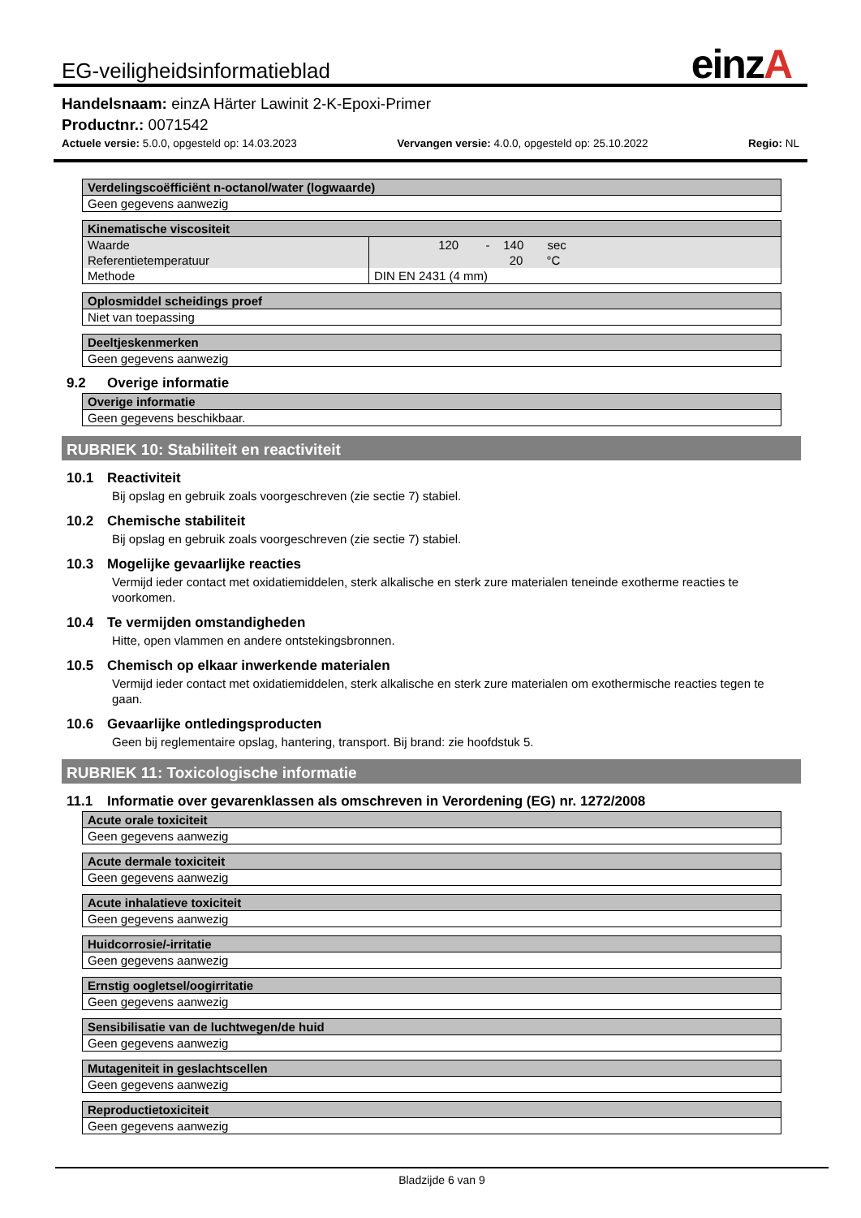EG-veiligheidsinformatieblad
einzA
Handelsnaam: einzA Härter Lawinit 2-K-Epoxi-Primer
Productnr.: 0071542
Actuele versie: 5.0.0, opgesteld op: 14.03.2023 Vervangen versie: 4.0.0, opgesteld op: 25.10.2022 Regio: NL
| Verdelingscoëfficiënt n-octanol/water (logwaarde) |
| --- |
| Geen gegevens aanwezig |
| Kinematische viscositeit | |
| --- | --- |
| Waarde | 120 - 140 sec |
| Referentietemperatuur | 20 °C |
| Methode | DIN EN 2431 (4 mm) |
| Oplosmiddel scheidings proef |
| --- |
| Niet van toepassing |
| Deeltjeskenmerken |
| --- |
| Geen gegevens aanwezig |
9.2 Overige informatie
| Overige informatie |
| --- |
| Geen gegevens beschikbaar. |
RUBRIEK 10: Stabiliteit en reactiviteit
10.1 Reactiviteit
Bij opslag en gebruik zoals voorgeschreven (zie sectie 7) stabiel.
10.2 Chemische stabiliteit
Bij opslag en gebruik zoals voorgeschreven (zie sectie 7) stabiel.
10.3 Mogelijke gevaarlijke reacties
Vermijd ieder contact met oxidatiemiddelen, sterk alkalische en sterk zure materialen teneinde exotherme reacties te voorkomen.
10.4 Te vermijden omstandigheden
Hitte, open vlammen en andere ontstekingsbronnen.
10.5 Chemisch op elkaar inwerkende materialen
Vermijd ieder contact met oxidatiemiddelen, sterk alkalische en sterk zure materialen om exothermische reacties tegen te gaan.
10.6 Gevaarlijke ontledingsproducten
Geen bij reglementaire opslag, hantering, transport. Bij brand: zie hoofdstuk 5.
RUBRIEK 11: Toxicologische informatie
11.1 Informatie over gevarenklassen als omschreven in Verordening (EG) nr. 1272/2008
| Acute orale toxiciteit |
| --- |
| Geen gegevens aanwezig |
| Acute dermale toxiciteit |
| --- |
| Geen gegevens aanwezig |
| Acute inhalatieve toxiciteit |
| --- |
| Geen gegevens aanwezig |
| Huidcorrosie/-irritatie |
| --- |
| Geen gegevens aanwezig |
| Ernstig oogletsel/oogirritatie |
| --- |
| Geen gegevens aanwezig |
| Sensibilisatie van de luchtwegen/de huid |
| --- |
| Geen gegevens aanwezig |
| Mutageniteit in geslachtscellen |
| --- |
| Geen gegevens aanwezig |
| Reproductietoxiciteit |
| --- |
| Geen gegevens aanwezig |
Bladzijde 6 van 9